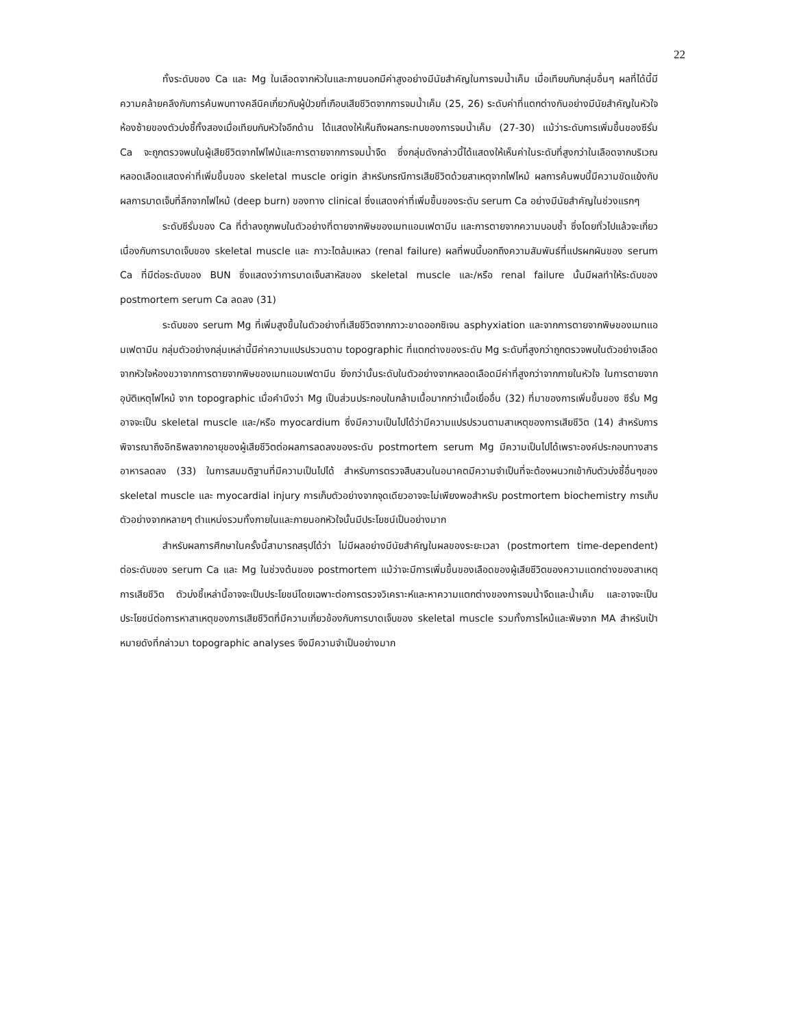22
ทั้งระดับของ Ca และ Mg ในเลือดจากหัวในและภายนอกมีค่าสูงอย่างมีนัยสำคัญในการจมน้ำเค็ม เมื่อเทียบกับกลุ่มอื่นๆ ผลที่ได้นี้มีความคล้ายคลึงกับการค้นพบทางคลีนิคเกี่ยวกับผู้ป่วยที่เกือบเสียชีวิตจากการจมน้ำเค็ม (25, 26) ระดับค่าที่แตกต่างกันอย่างมีนัยสำคัญในหัวใจห้องซ้ายของตัวบ่งชี้ทั้งสองเมื่อเทียบกับหัวใจอีกด้าน ได้แสดงให้เห็นถึงผลกระทบของการจมน้ำเค็ม (27-30) แม้ว่าระดับการเพิ่มขึ้นของซีรั่ม Ca จะถูกตรวจพบในผู้เสียชีวิตจากไฟไฟม้และการตายจากการจมน้ำจืด ซึ่งกลุ่มดังกล่าวนี้ได้แสดงให้เห็นค่าในระดับที่สูงกว่าในเลือดจากบริเวณหลอดเลือดแสดงค่าที่เพิ่มขึ้นของ skeletal muscle origin สำหรับกรณีการเสียชีวิตด้วยสาเหตุจากไฟไหม้ ผลการค้นพบนี้มีความขัดแย้งกับผลการบาดเจ็บที่ลึกจากไฟไหม้ (deep burn) ของทาง clinical ซึ่งแสดงค่าที่เพิ่มขึ้นของระดับ serum Ca อย่างมีนัยสำคัญในช่วงแรกๆ
ระดับซีรั่มของ Ca ที่ต่ำลงถูกพบในตัวอย่างที่ตายจากพิษของเมทแอมเฟตามีน และการตายจากความบอบช้ำ ซึ่งโดยทั่วไปแล้วจะเกี่ยวเนื่องกับการบาดเจ็บของ skeletal muscle และ ภาวะไตล้มเหลว (renal failure) ผลที่พบนี้บอกถึงความสัมพันธ์ที่แปรผกผันของ serum Ca ที่มีต่อระดับของ BUN ซึ่งแสดงว่าการบาดเจ็บสาหัสของ skeletal muscle และ/หรือ renal failure นั้นมีผลทำให้ระดับของ postmortem serum Ca ลดลง (31)
ระดับของ serum Mg ที่เพิ่มสูงขึ้นในตัวอย่างที่เสียชีวิตจากภาวะขาดออกซิเจน asphyxiation และจากการตายจากพิษของเมทแอมเฟตามีน กลุ่มตัวอย่างกลุ่มเหล่านี้มีค่าความแปรปรวนตาม topographic ที่แตกต่างของระดับ Mg ระดับที่สูงกว่าถูกตรวจพบในตัวอย่างเลือดจากหัวใจห้องขวาจากการตายจากพิษของเมทแอมเฟตามีน ยิ่งกว่านั้นระดับในตัวอย่างจากหลอดเลือดมีค่าที่สูงกว่าจากภายในหัวใจ ในการตายจากอุบัติเหตุไฟไหม้ จาก topographic เมื่อคำนึงว่า Mg เป็นส่วนประกอบในกล้ามเนื้อมากกว่าเนื้อเยื่ออื่น (32) ที่มาของการเพิ่มขึ้นของ ซีรั่ม Mg อาจจะเป็น skeletal muscle และ/หรือ myocardium ซึ่งมีความเป็นไปได้ว่ามีความแปรปรวนตามสาเหตุของการเสียชีวิต (14) สำหรับการพิจารณาถึงอิทธิพลจากอายุของผู้เสียชีวิตต่อผลการลดลงของระดับ postmortem serum Mg มีความเป็นไปได้เพราะองค์ประกอบทางสารอาหารลดลง (33) ในการสมมติฐานที่มีความเป็นไปได้ สำหรับการตรวจสืบสวนในอนาคตมีความจำเป็นที่จะต้องผนวกเข้ากับตัวบ่งชี้อื่นๆของ skeletal muscle และ myocardial injury การเก็บตัวอย่างจากจุดเดียวอาจจะไม่เพียงพอสำหรับ postmortem biochemistry การเก็บตัวอย่างจากหลายๆ ตำแหน่งรวมทั้งภายในและภายนอกหัวใจนั้นมีประโยชน์เป็นอย่างมาก
สำหรับผลการศึกษาในครั้งนี้สามารถสรุปได้ว่า ไม่มีผลอย่างมีนัยสำคัญในผลของระยะเวลา (postmortem time-dependent) ต่อระดับของ serum Ca และ Mg ในช่วงต้นของ postmortem แม้ว่าจะมีการเพิ่มขึ้นของเลือดของผู้เสียชีวิตของความแตกต่างของสาเหตุการเสียชีวิต ตัวบ่งชี้เหล่านี้อาจจะเป็นประโยชน์โดยเฉพาะต่อการตรวจวิเคราะห์และหาความแตกต่างของการจมน้ำจืดและน้ำเค็ม และอาจจะเป็นประโยชน์ต่อการหาสาเหตุของการเสียชีวิตที่มีความเกี่ยวข้องกับการบาดเจ็บของ skeletal muscle รวมทั้งการไหม้และพิษจาก MA สำหรับเป้าหมายดังที่กล่าวมา topographic analyses จึงมีความจำเป็นอย่างมาก